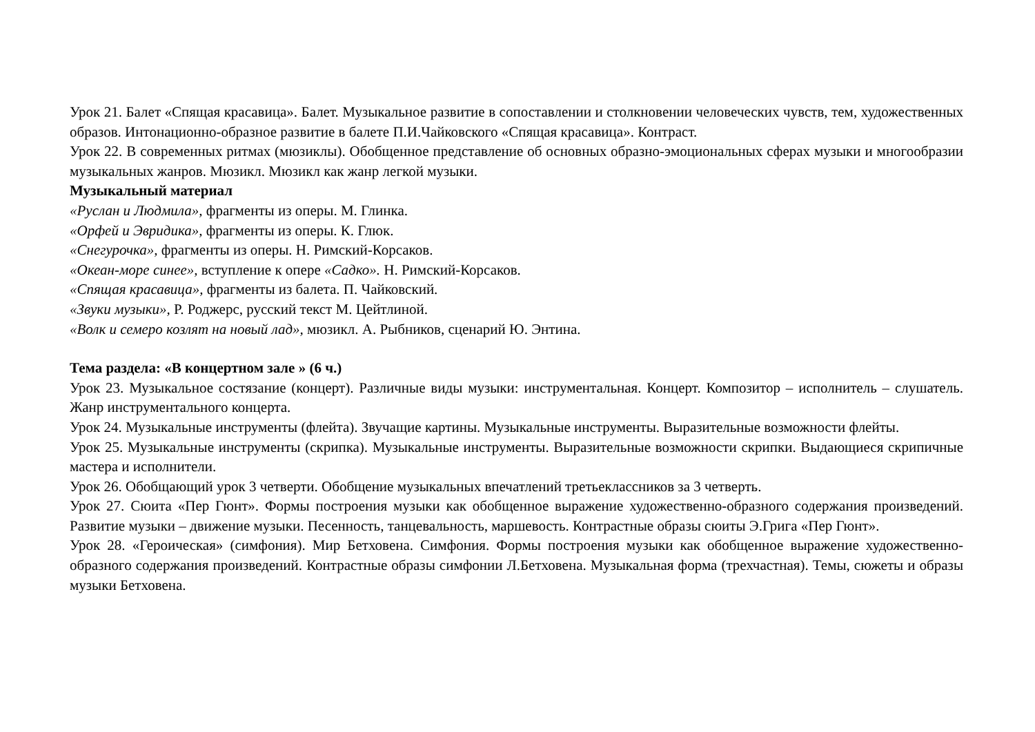Урок 21. Балет «Спящая красавица». Балет. Музыкальное развитие в сопоставлении и столкновении человеческих чувств, тем, художественных образов. Интонационно-образное развитие в балете П.И.Чайковского «Спящая красавица». Контраст.
Урок 22. В современных ритмах (мюзиклы). Обобщенное представление об основных образно-эмоциональных сферах музыки и многообразии музыкальных жанров. Мюзикл. Мюзикл как жанр легкой музыки.
Музыкальный материал
«Руслан и Людмила», фрагменты из оперы. М. Глинка.
«Орфей и Эвридика», фрагменты из оперы. К. Глюк.
«Снегурочка», фрагменты из оперы. Н. Римский-Корсаков.
«Океан-море синее», вступление к опере «Садко». Н. Римский-Корсаков.
«Спящая красавица», фрагменты из балета. П. Чайковский.
«Звуки музыки», Р. Роджерс, русский текст М. Цейтлиной.
«Волк и семеро козлят на новый лад», мюзикл. А. Рыбников, сценарий Ю. Энтина.
Тема раздела: «В концертном зале » (6 ч.)
Урок 23. Музыкальное состязание (концерт). Различные виды музыки: инструментальная. Концерт. Композитор – исполнитель – слушатель. Жанр инструментального концерта.
Урок 24. Музыкальные инструменты (флейта). Звучащие картины. Музыкальные инструменты. Выразительные возможности флейты.
Урок 25. Музыкальные инструменты (скрипка). Музыкальные инструменты. Выразительные возможности скрипки. Выдающиеся скрипичные мастера и исполнители.
Урок 26. Обобщающий урок 3 четверти. Обобщение музыкальных впечатлений третьеклассников за 3 четверть.
Урок 27. Сюита «Пер Гюнт». Формы построения музыки как обобщенное выражение художественно-образного содержания произведений. Развитие музыки – движение музыки. Песенность, танцевальность, маршевость. Контрастные образы сюиты Э.Грига «Пер Гюнт».
Урок 28. «Героическая» (симфония). Мир Бетховена. Симфония. Формы построения музыки как обобщенное выражение художественно-образного содержания произведений. Контрастные образы симфонии Л.Бетховена. Музыкальная форма (трехчастная). Темы, сюжеты и образы музыки Бетховена.